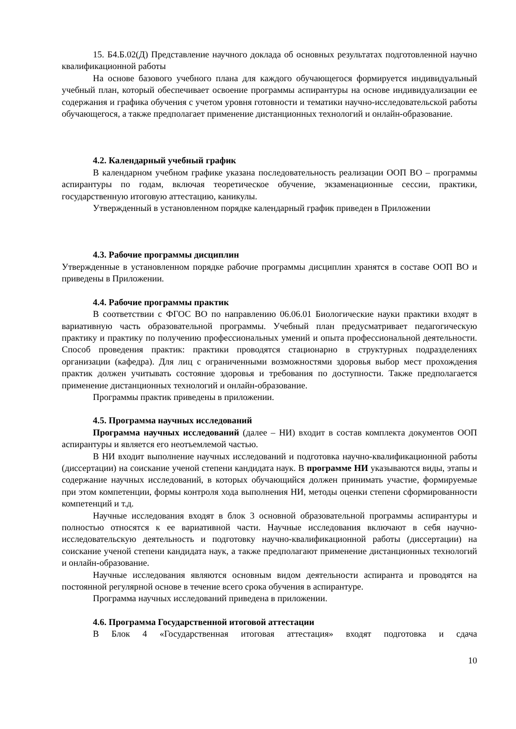15. Б4.Б.02(Д) Представление научного доклада об основных результатах подготовленной научно квалификационной работы
На основе базового учебного плана для каждого обучающегося формируется индивидуальный учебный план, который обеспечивает освоение программы аспирантуры на основе индивидуализации ее содержания и графика обучения с учетом уровня готовности и тематики научно-исследовательской работы обучающегося, а также предполагает применение дистанционных технологий и онлайн-образование.
4.2. Календарный учебный график
В календарном учебном графике указана последовательность реализации ООП ВО – программы аспирантуры по годам, включая теоретическое обучение, экзаменационные сессии, практики, государственную итоговую аттестацию, каникулы.
Утвержденный в установленном порядке календарный график приведен в Приложении
4.3. Рабочие программы дисциплин
Утвержденные в установленном порядке рабочие программы дисциплин хранятся в составе ООП ВО и приведены в Приложении.
4.4. Рабочие программы практик
В соответствии с ФГОС ВО по направлению 06.06.01 Биологические науки практики входят в вариативную часть образовательной программы. Учебный план предусматривает педагогическую практику и практику по получению профессиональных умений и опыта профессиональной деятельности. Способ проведения практик: практики проводятся стационарно в структурных подразделениях организации (кафедра). Для лиц с ограниченными возможностями здоровья выбор мест прохождения практик должен учитывать состояние здоровья и требования по доступности. Также предполагается применение дистанционных технологий и онлайн-образование.
Программы практик приведены в приложении.
4.5. Программа научных исследований
Программа научных исследований (далее – НИ) входит в состав комплекта документов ООП аспирантуры и является его неотъемлемой частью.
В НИ входит выполнение научных исследований и подготовка научно-квалификационной работы (диссертации) на соискание ученой степени кандидата наук. В программе НИ указываются виды, этапы и содержание научных исследований, в которых обучающийся должен принимать участие, формируемые при этом компетенции, формы контроля хода выполнения НИ, методы оценки степени сформированности компетенций и т.д.
Научные исследования входят в блок 3 основной образовательной программы аспирантуры и полностью относятся к ее вариативной части. Научные исследования включают в себя научно-исследовательскую деятельность и подготовку научно-квалификационной работы (диссертации) на соискание ученой степени кандидата наук, а также предполагают применение дистанционных технологий и онлайн-образование.
Научные исследования являются основным видом деятельности аспиранта и проводятся на постоянной регулярной основе в течение всего срока обучения в аспирантуре.
Программа научных исследований приведена в приложении.
4.6. Программа Государственной итоговой аттестации
В Блок 4 «Государственная итоговая аттестация» входят подготовка и сдача
10